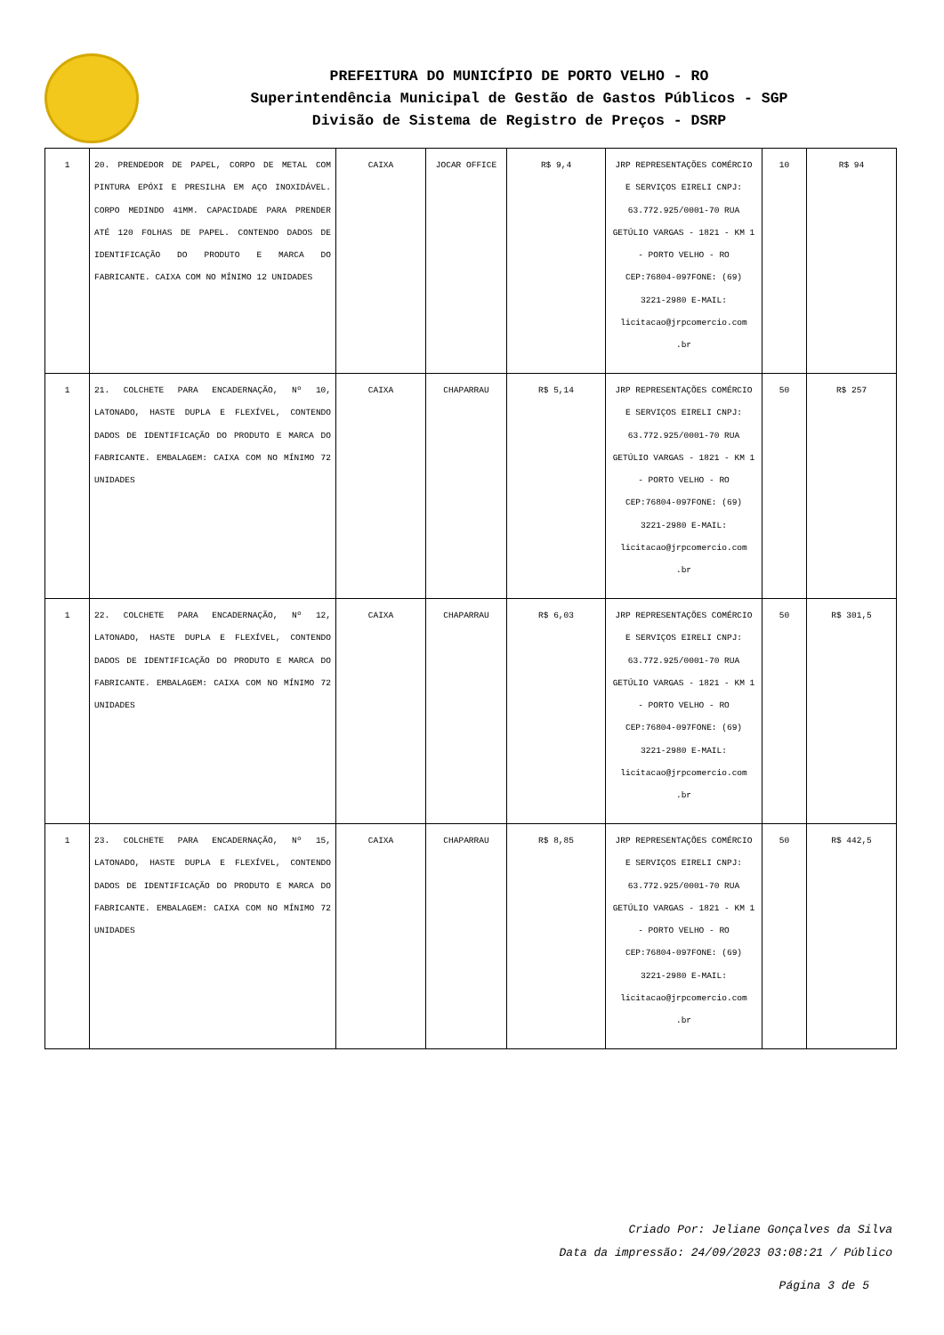PREFEITURA DO MUNICÍPIO DE PORTO VELHO - RO
Superintendência Municipal de Gestão de Gastos Públicos - SGP
Divisão de Sistema de Registro de Preços - DSRP
| 1 | 20. PRENDEDOR DE PAPEL, CORPO DE METAL COM PINTURA EPÓXI E PRESILHA EM AÇO INOXIDÁVEL. CORPO MEDINDO 41MM. CAPACIDADE PARA PRENDER ATÉ 120 FOLHAS DE PAPEL. CONTENDO DADOS DE IDENTIFICAÇÃO DO PRODUTO E MARCA DO FABRICANTE. CAIXA COM NO MÍNIMO 12 UNIDADES | CAIXA | JOCAR OFFICE | R$ 9,4 | JRP REPRESENTAÇÕES COMÉRCIO E SERVIÇOS EIRELI CNPJ: 63.772.925/0001-70 RUA GETÚLIO VARGAS - 1821 - KM 1 - PORTO VELHO - RO CEP:76804-097FONE: (69) 3221-2980 E-MAIL: licitacao@jrpcomercio.com .br | 10 | R$ 94 |
| 1 | 21. COLCHETE PARA ENCADERNAÇÃO, Nº 10, LATONADO, HASTE DUPLA E FLEXÍVEL, CONTENDO DADOS DE IDENTIFICAÇÃO DO PRODUTO E MARCA DO FABRICANTE. EMBALAGEM: CAIXA COM NO MÍNIMO 72 UNIDADES | CAIXA | CHAPARRAU | R$ 5,14 | JRP REPRESENTAÇÕES COMÉRCIO E SERVIÇOS EIRELI CNPJ: 63.772.925/0001-70 RUA GETÚLIO VARGAS - 1821 - KM 1 - PORTO VELHO - RO CEP:76804-097FONE: (69) 3221-2980 E-MAIL: licitacao@jrpcomercio.com .br | 50 | R$ 257 |
| 1 | 22. COLCHETE PARA ENCADERNAÇÃO, Nº 12, LATONADO, HASTE DUPLA E FLEXÍVEL, CONTENDO DADOS DE IDENTIFICAÇÃO DO PRODUTO E MARCA DO FABRICANTE. EMBALAGEM: CAIXA COM NO MÍNIMO 72 UNIDADES | CAIXA | CHAPARRAU | R$ 6,03 | JRP REPRESENTAÇÕES COMÉRCIO E SERVIÇOS EIRELI CNPJ: 63.772.925/0001-70 RUA GETÚLIO VARGAS - 1821 - KM 1 - PORTO VELHO - RO CEP:76804-097FONE: (69) 3221-2980 E-MAIL: licitacao@jrpcomercio.com .br | 50 | R$ 301,5 |
| 1 | 23. COLCHETE PARA ENCADERNAÇÃO, Nº 15, LATONADO, HASTE DUPLA E FLEXÍVEL, CONTENDO DADOS DE IDENTIFICAÇÃO DO PRODUTO E MARCA DO FABRICANTE. EMBALAGEM: CAIXA COM NO MÍNIMO 72 UNIDADES | CAIXA | CHAPARRAU | R$ 8,85 | JRP REPRESENTAÇÕES COMÉRCIO E SERVIÇOS EIRELI CNPJ: 63.772.925/0001-70 RUA GETÚLIO VARGAS - 1821 - KM 1 - PORTO VELHO - RO CEP:76804-097FONE: (69) 3221-2980 E-MAIL: licitacao@jrpcomercio.com .br | 50 | R$ 442,5 |
Criado Por: Jeliane Gonçalves da Silva
Data da impressão: 24/09/2023 03:08:21 / Público
Página 3 de 5